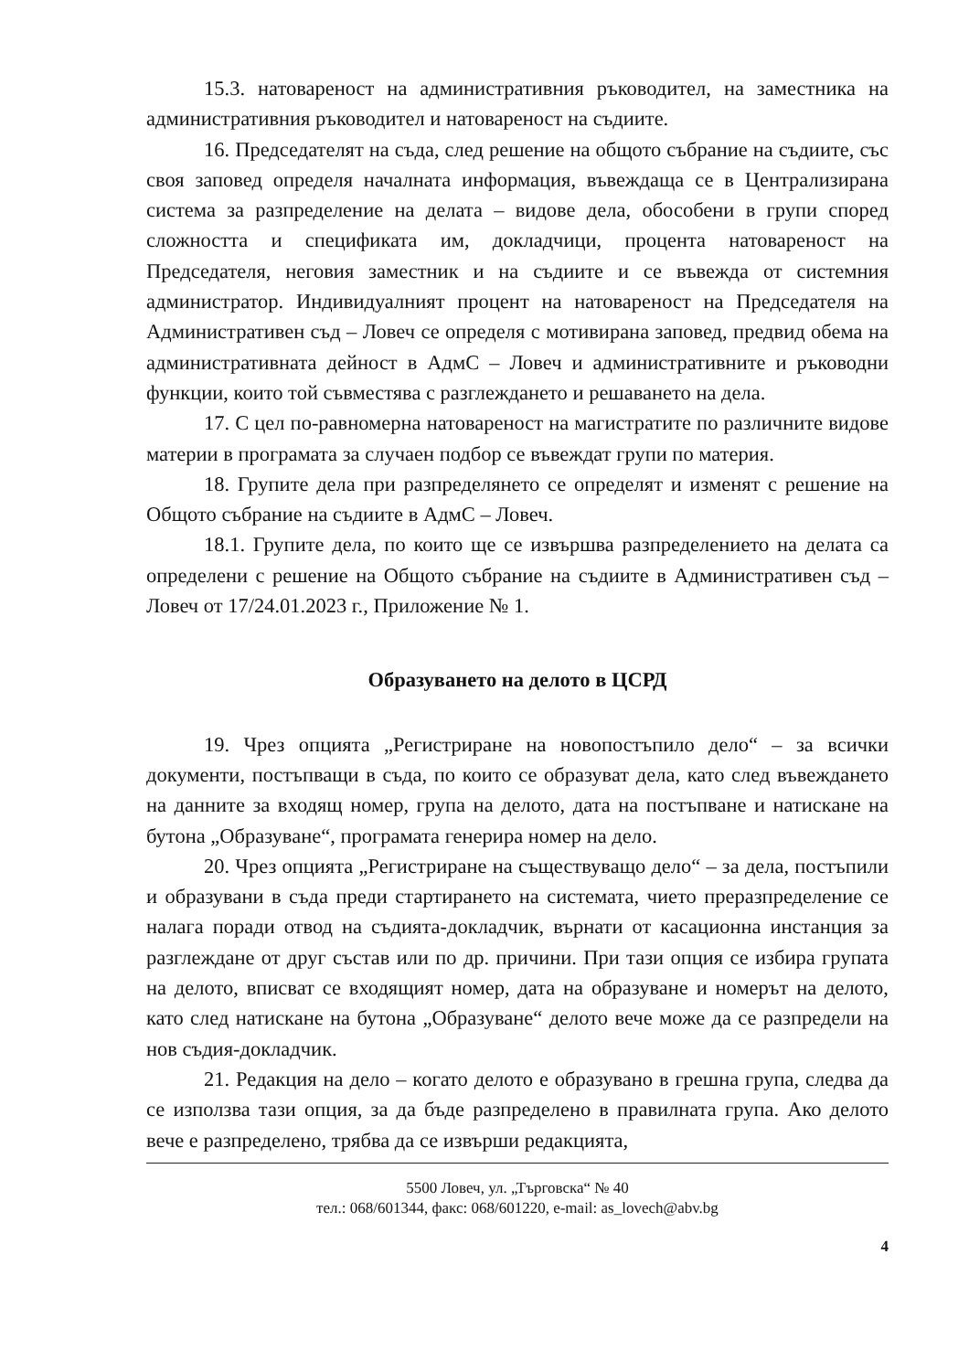15.3. натовареност на административния ръководител, на заместника на административния ръководител и натовареност на съдиите.
16. Председателят на съда, след решение на общото събрание на съдиите, със своя заповед определя началната информация, въвеждаща се в Централизирана система за разпределение на делата – видове дела, обособени в групи според сложността и спецификата им, докладчици, процента натовареност на Председателя, неговия заместник и на съдиите и се въвежда от системния администратор. Индивидуалният процент на натовареност на Председателя на Административен съд – Ловеч се определя с мотивирана заповед, предвид обема на административната дейност в АдмС – Ловеч и административните и ръководни функции, които той съвместява с разглеждането и решаването на дела.
17. С цел по-равномерна натовареност на магистратите по различните видове материи в програмата за случаен подбор се въвеждат групи по материя.
18. Групите дела при разпределянето се определят и изменят с решение на Общото събрание на съдиите в АдмС – Ловеч.
18.1. Групите дела, по които ще се извършва разпределението на делата са определени с решение на Общото събрание на съдиите в Административен съд – Ловеч от 17/24.01.2023 г., Приложение № 1.
Образуването на делото в ЦСРД
19. Чрез опцията „Регистриране на новопостъпило дело“ – за всички документи, постъпващи в съда, по които се образуват дела, като след въвеждането на данните за входящ номер, група на делото, дата на постъпване и натискане на бутона „Образуване“, програмата генерира номер на дело.
20. Чрез опцията „Регистриране на съществуващо дело“ – за дела, постъпили и образувани в съда преди стартирането на системата, чието преразпределение се налага поради отвод на съдията-докладчик, върнати от касационна инстанция за разглеждане от друг състав или по др. причини. При тази опция се избира групата на делото, вписват се входящият номер, дата на образуване и номерът на делото, като след натискане на бутона „Образуване“ делото вече може да се разпредели на нов съдия-докладчик.
21. Редакция на дело – когато делото е образувано в грешна група, следва да се използва тази опция, за да бъде разпределено в правилната група. Ако делото вече е разпределено, трябва да се извърши редакцията,
5500 Ловеч, ул. „Търговска“ № 40
тел.: 068/601344, факс: 068/601220, e-mail: as_lovech@abv.bg
4